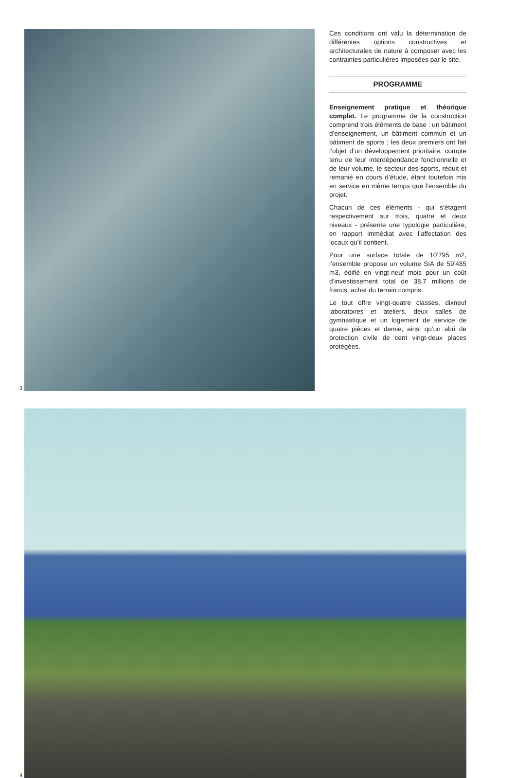3
Ces conditions ont valu la détermination de différentes options constructives et architecturales de nature à composer avec les contraintes particulières imposées par le site.
PROGRAMME
Enseignement pratique et théorique complet. Le programme de la construction comprend trois éléments de base : un bâtiment d’enseignement, un bâtiment commun et un bâtiment de sports ; les deux premiers ont fait l’objet d’un développement prioritaire, compte tenu de leur interdépendance fonctionnelle et de leur volume, le secteur des sports, réduit et remanié en cours d’étude, étant toutefois mis en service en même temps que l’ensemble du projet.
Chacun de ces éléments - qui s’étagent respectivement sur trois, quatre et deux niveaux - présente une typologie particulière, en rapport immédiat avec l’affectation des locaux qu’il contient.
Pour une surface totale de 10’795 m2, l’ensemble propose un volume SIA de 59’485 m3, édifié en vingt-neuf mois pour un coût d’investissement total de 38,7 millions de francs, achat du terrain compris.
Le tout offre vingt-quatre classes, dixneuf laboratoires et ateliers, deux salles de gymnastique et un logement de service de quatre pièces et demie, ainsi qu’un abri de protection civile de cent vingt-deux places protégées.
4